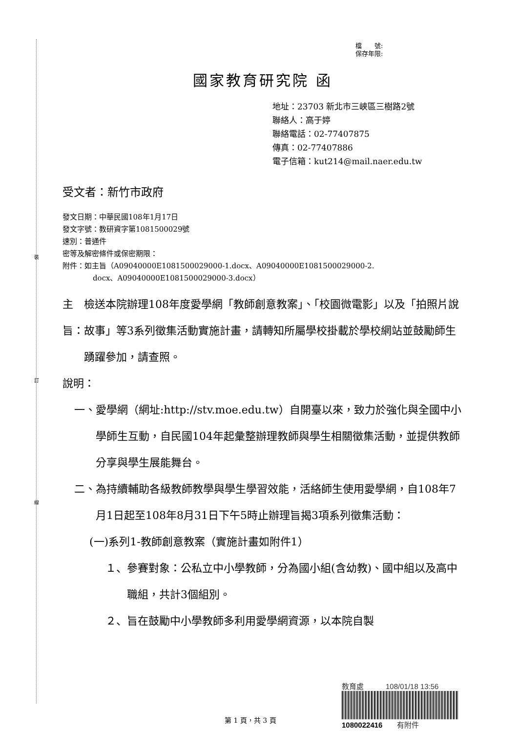裝
訂
線
檔　　號:
保存年限:
國家教育研究院 函
地址：23703 新北市三峽區三樹路2號
聯絡人：高于婷
聯絡電話：02-77407875
傳真：02-77407886
電子信箱：kut214@mail.naer.edu.tw
受文者：新竹市政府
發文日期：中華民國108年1月17日
發文字號：教研資字第1081500029號
速別：普通件
密等及解密條件或保密期限：
附件：如主旨（A09040000E1081500029000-1.docx、A09040000E1081500029000-2.
docx、A09040000E1081500029000-3.docx）
主旨： 檢送本院辦理108年度愛學網「教師創意教案」、「校園微電影」以及「拍照片說故事」等3系列徵集活動實施計畫，請轉知所屬學校掛載於學校網站並鼓勵師生踴躍參加，請查照。
說明：
一、 愛學網（網址:http://stv.moe.edu.tw）自開臺以來，致力於強化與全國中小學師生互動，自民國104年起彙整辦理教師與學生相關徵集活動，並提供教師分享與學生展能舞台。
二、 為持續輔助各級教師教學與學生學習效能，活絡師生使用愛學網，自108年7月1日起至108年8月31日下午5時止辦理旨揭3項系列徵集活動：
(一)系列1-教師創意教案（實施計畫如附件1）
１、 參賽對象：公私立中小學教師，分為國小組(含幼教)、國中組以及高中職組，共計3個組別。
２、 旨在鼓勵中小學教師多利用愛學網資源，以本院自製
教育處　　　108/01/18 13:56
1080022416　　有附件
第 1 頁，共 3 頁